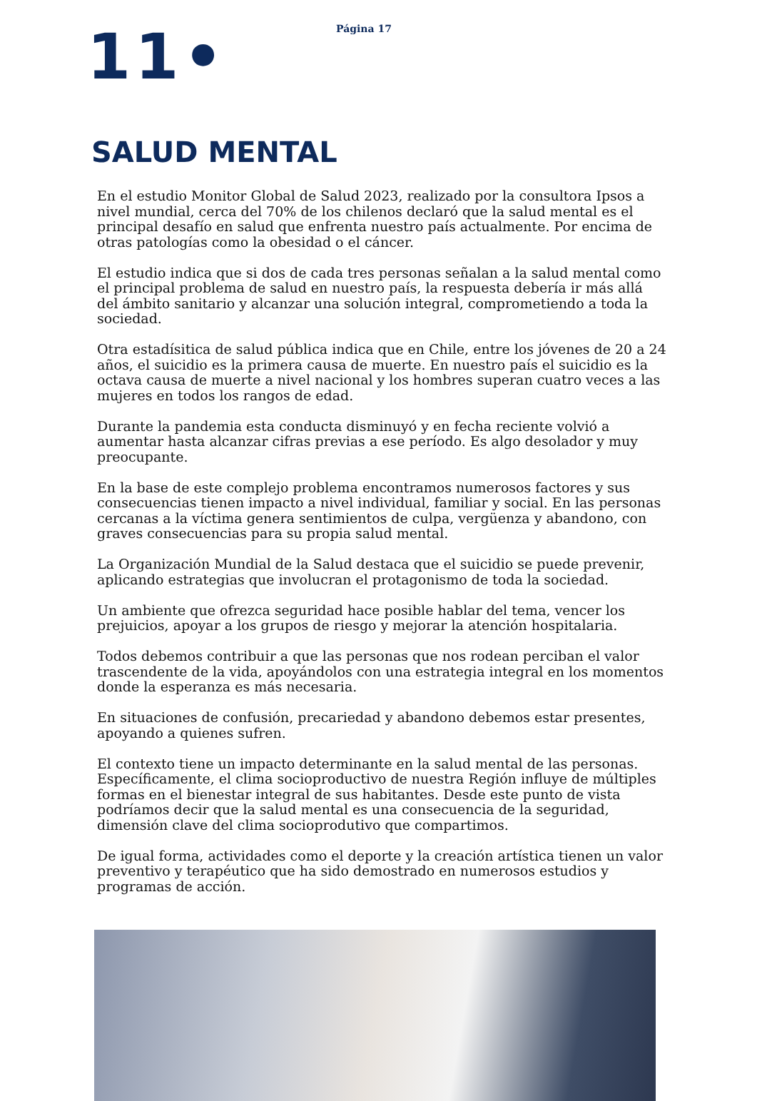Página 17
11•
SALUD MENTAL
En el estudio Monitor Global de Salud 2023, realizado por la consultora Ipsos a nivel mundial, cerca del 70% de los chilenos declaró que la salud mental es el principal desafío en salud que enfrenta nuestro país actualmente. Por encima de otras patologías como la obesidad o el cáncer.
El estudio indica que si dos de cada tres personas señalan a la salud mental como el principal problema de salud en nuestro país, la respuesta debería ir más allá del ámbito sanitario y alcanzar una solución integral, comprometiendo a toda la sociedad.
Otra estadísitica de salud pública indica que en Chile, entre los jóvenes de 20 a 24 años, el suicidio es la primera causa de muerte. En nuestro país el suicidio es la octava causa de muerte a nivel nacional y los hombres superan cuatro veces a las mujeres en todos los rangos de edad.
Durante la pandemia esta conducta disminuyó y en fecha reciente volvió a aumentar hasta alcanzar cifras previas a ese período. Es algo desolador y muy preocupante.
En la base de este complejo problema encontramos numerosos factores y sus consecuencias tienen impacto a nivel individual, familiar y social. En las personas cercanas a la víctima genera sentimientos de culpa, vergüenza y abandono, con graves consecuencias para su propia salud mental.
La Organización Mundial de la Salud destaca que el suicidio se puede prevenir, aplicando estrategias que involucran el protagonismo de toda la sociedad.
Un ambiente que ofrezca seguridad hace posible hablar del tema, vencer los prejuicios, apoyar a los grupos de riesgo y mejorar la atención hospitalaria.
Todos debemos contribuir a que las personas que nos rodean perciban el valor trascendente de la vida, apoyándolos con una estrategia integral en los momentos donde la esperanza es más necesaria.
En situaciones de confusión, precariedad y abandono debemos estar presentes, apoyando a quienes sufren.
El contexto tiene un impacto determinante en la salud mental de las personas. Específicamente, el clima socioproductivo de nuestra Región influye de múltiples formas en el bienestar integral de sus habitantes. Desde este punto de vista podríamos decir que la salud mental es una consecuencia de la seguridad, dimensión clave del clima socioprodutivo que compartimos.
De igual forma, actividades como el deporte y la creación artística tienen un valor preventivo y terapéutico que ha sido demostrado en numerosos estudios y programas de acción.